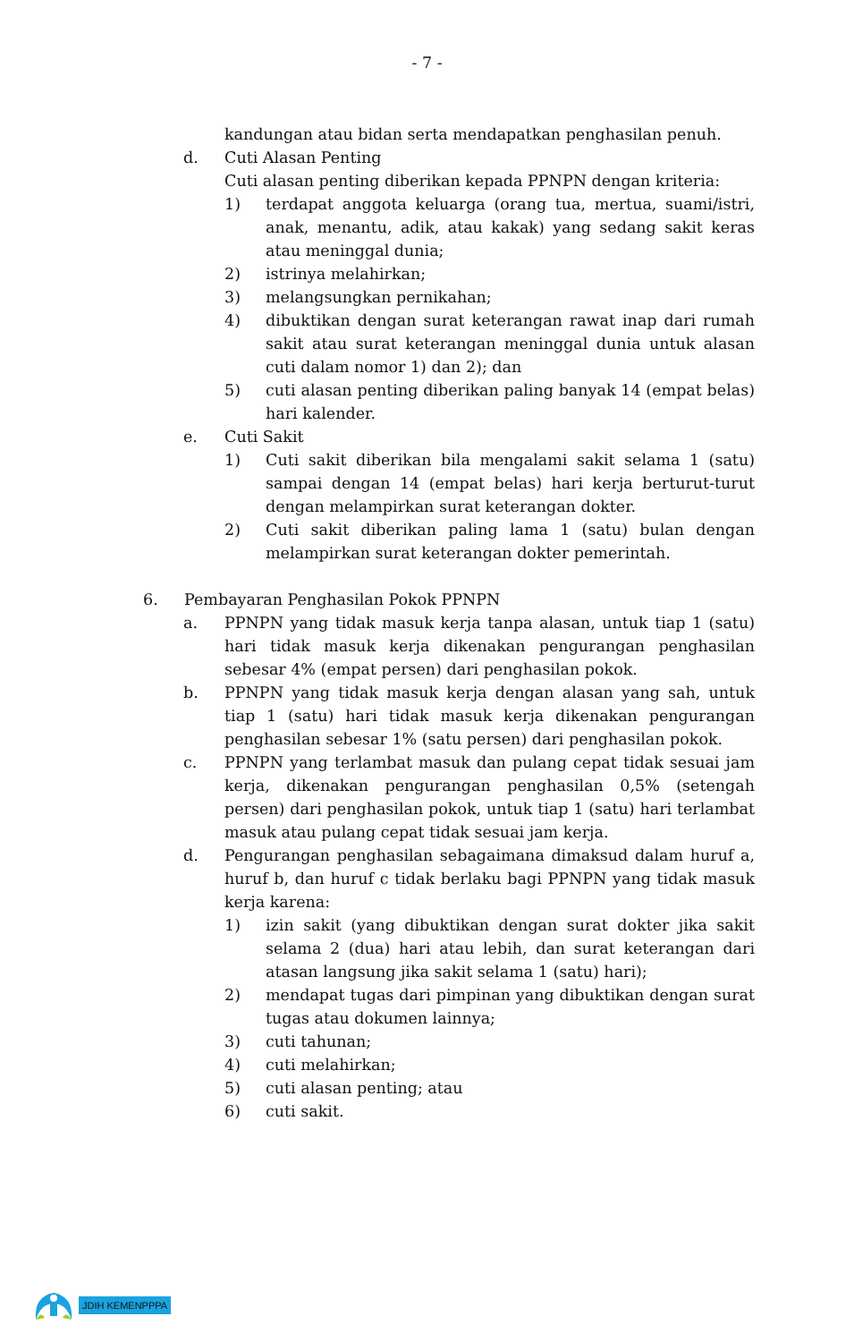- 7 -
kandungan atau bidan serta mendapatkan penghasilan penuh.
d. Cuti Alasan Penting
Cuti alasan penting diberikan kepada PPNPN dengan kriteria:
1) terdapat anggota keluarga (orang tua, mertua, suami/istri, anak, menantu, adik, atau kakak) yang sedang sakit keras atau meninggal dunia;
2) istrinya melahirkan;
3) melangsungkan pernikahan;
4) dibuktikan dengan surat keterangan rawat inap dari rumah sakit atau surat keterangan meninggal dunia untuk alasan cuti dalam nomor 1) dan 2); dan
5) cuti alasan penting diberikan paling banyak 14 (empat belas) hari kalender.
e. Cuti Sakit
1) Cuti sakit diberikan bila mengalami sakit selama 1 (satu) sampai dengan 14 (empat belas) hari kerja berturut-turut dengan melampirkan surat keterangan dokter.
2) Cuti sakit diberikan paling lama 1 (satu) bulan dengan melampirkan surat keterangan dokter pemerintah.
6. Pembayaran Penghasilan Pokok PPNPN
a. PPNPN yang tidak masuk kerja tanpa alasan, untuk tiap 1 (satu) hari tidak masuk kerja dikenakan pengurangan penghasilan sebesar 4% (empat persen) dari penghasilan pokok.
b. PPNPN yang tidak masuk kerja dengan alasan yang sah, untuk tiap 1 (satu) hari tidak masuk kerja dikenakan pengurangan penghasilan sebesar 1% (satu persen) dari penghasilan pokok.
c. PPNPN yang terlambat masuk dan pulang cepat tidak sesuai jam kerja, dikenakan pengurangan penghasilan 0,5% (setengah persen) dari penghasilan pokok, untuk tiap 1 (satu) hari terlambat masuk atau pulang cepat tidak sesuai jam kerja.
d. Pengurangan penghasilan sebagaimana dimaksud dalam huruf a, huruf b, dan huruf c tidak berlaku bagi PPNPN yang tidak masuk kerja karena:
1) izin sakit (yang dibuktikan dengan surat dokter jika sakit selama 2 (dua) hari atau lebih, dan surat keterangan dari atasan langsung jika sakit selama 1 (satu) hari);
2) mendapat tugas dari pimpinan yang dibuktikan dengan surat tugas atau dokumen lainnya;
3) cuti tahunan;
4) cuti melahirkan;
5) cuti alasan penting; atau
6) cuti sakit.
JDIH KEMENPPPA